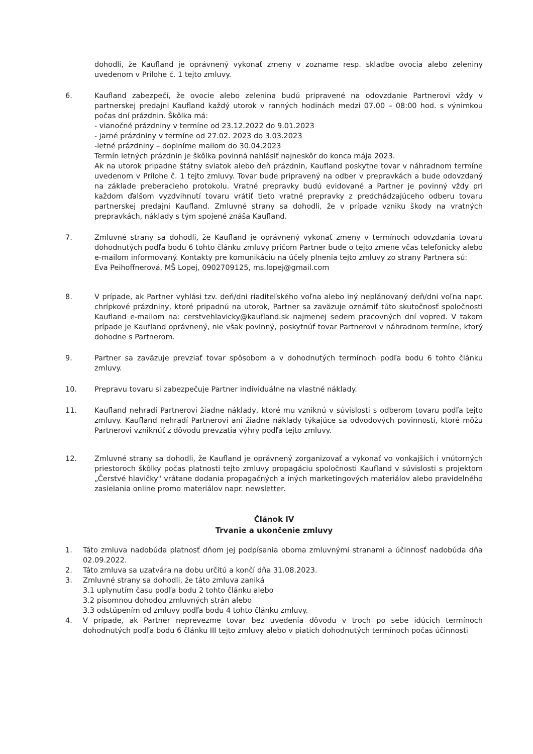dohodli, že Kaufland je oprávnený vykonať zmeny v zozname resp. skladbe ovocia alebo zeleniny uvedenom v Prílohe č. 1 tejto zmluvy.
6. Kaufland zabezpečí, že ovocie alebo zelenina budú pripravené na odovzdanie Partnerovi vždy v partnerskej predajni Kaufland každý utorok v ranných hodinách medzi 07.00 – 08:00 hod. s výnimkou počas dní prázdnin. Škôlka má:
- vianočné prázdniny v termíne od 23.12.2022 do 9.01.2023
- jarné prázdniny v termíne od 27.02. 2023 do 3.03.2023
-letné prázdniny – doplníme mailom do 30.04.2023
Termín letných prázdnin je škôlka povinná nahlásiť najneskôr do konca mája 2023.
Ak na utorok pripadne štátny sviatok alebo deň prázdnin, Kaufland poskytne tovar v náhradnom termíne uvedenom v Prílohe č. 1 tejto zmluvy. Tovar bude pripravený na odber v prepravkách a bude odovzdaný na základe preberacieho protokolu. Vratné prepravky budú evidované a Partner je povinný vždy pri každom ďalšom vyzdvihnutí tovaru vrátiť tieto vratné prepravky z predchádzajúceho odberu tovaru partnerskej predajni Kaufland. Zmluvné strany sa dohodli, že v prípade vzniku škody na vratných prepravkách, náklady s tým spojené znáša Kaufland.
7. Zmluvné strany sa dohodli, že Kaufland je oprávnený vykonať zmeny v termínoch odovzdania tovaru dohodnutých podľa bodu 6 tohto článku zmluvy pričom Partner bude o tejto zmene včas telefonicky alebo e-mailom informovaný. Kontakty pre komunikáciu na účely plnenia tejto zmluvy zo strany Partnera sú:
Eva Peihoffnerová, MŠ Lopej, 0902709125, ms.lopej@gmail.com
8. V prípade, ak Partner vyhlási tzv. deň/dni riaditeľského voľna alebo iný neplánovaný deň/dni voľna napr. chrípkové prázdniny, ktoré pripadnú na utorok, Partner sa zaväzuje oznámiť túto skutočnosť spoločnosti Kaufland e-mailom na: cerstvehlavicky@kaufland.sk najmenej sedem pracovných dní vopred. V takom prípade je Kaufland oprávnený, nie však povinný, poskytnúť tovar Partnerovi v náhradnom termíne, ktorý dohodne s Partnerom.
9. Partner sa zaväzuje prevziať tovar spôsobom a v dohodnutých termínoch podľa bodu 6 tohto článku zmluvy.
10. Prepravu tovaru si zabezpečuje Partner individuálne na vlastné náklady.
11. Kaufland nehradí Partnerovi žiadne náklady, ktoré mu vzniknú v súvislosti s odberom tovaru podľa tejto zmluvy. Kaufland nehradí Partnerovi ani žiadne náklady týkajúce sa odvodových povinností, ktoré môžu Partnerovi vzniknúť z dôvodu prevzatia výhry podľa tejto zmluvy.
12. Zmluvné strany sa dohodli, že Kaufland je oprávnený zorganizovať a vykonať vo vonkajších i vnútorných priestoroch škôlky počas platnosti tejto zmluvy propagáciu spoločnosti Kaufland v súvislosti s projektom „Čerstvé hlavičky" vrátane dodania propagačných a iných marketingových materiálov alebo pravidelného zasielania online promo materiálov napr. newsletter.
Článok IV
Trvanie a ukončenie zmluvy
1. Táto zmluva nadobúda platnosť dňom jej podpísania oboma zmluvnými stranami a účinnosť nadobúda dňa 02.09.2022.
2. Táto zmluva sa uzatvára na dobu určitú a končí dňa 31.08.2023.
3. Zmluvné strany sa dohodli, že táto zmluva zaniká
3.1 uplynutím času podľa bodu 2 tohto článku alebo
3.2 písomnou dohodou zmluvných strán alebo
3.3 odstúpením od zmluvy podľa bodu 4 tohto článku zmluvy.
4. V prípade, ak Partner neprevezme tovar bez uvedenia dôvodu v troch po sebe idúcich termínoch dohodnutých podľa bodu 6 článku III tejto zmluvy alebo v piatich dohodnutých termínoch počas účinnosti